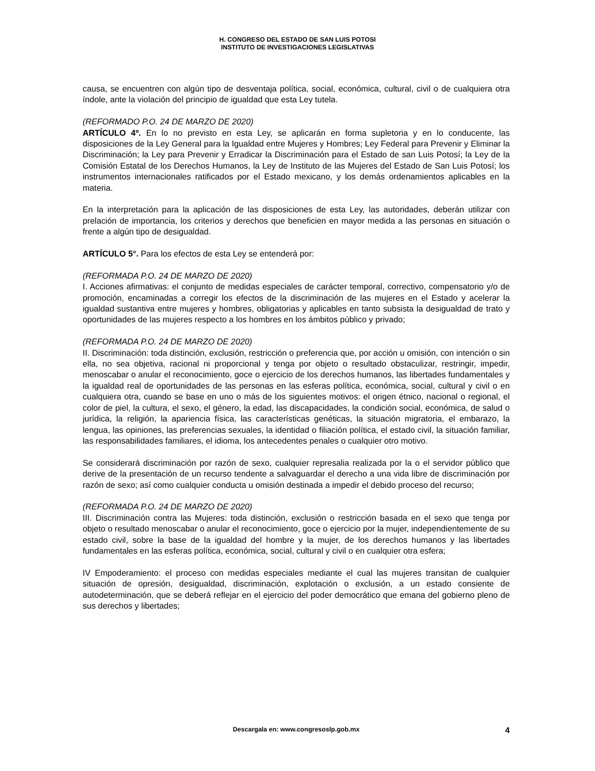H. CONGRESO DEL ESTADO DE SAN LUIS POTOSI
INSTITUTO DE INVESTIGACIONES LEGISLATIVAS
causa, se encuentren con algún tipo de desventaja política, social, económica, cultural, civil o de cualquiera otra índole, ante la violación del principio de igualdad que esta Ley tutela.
(REFORMADO P.O. 24 DE MARZO DE 2020)
ARTÍCULO 4º. En lo no previsto en esta Ley, se aplicarán en forma supletoria y en lo conducente, las disposiciones de la Ley General para la Igualdad entre Mujeres y Hombres; Ley Federal para Prevenir y Eliminar la Discriminación; la Ley para Prevenir y Erradicar la Discriminación para el Estado de san Luis Potosí; la Ley de la Comisión Estatal de los Derechos Humanos, la Ley de Instituto de las Mujeres del Estado de San Luis Potosí; los instrumentos internacionales ratificados por el Estado mexicano, y los demás ordenamientos aplicables en la materia.
En la interpretación para la aplicación de las disposiciones de esta Ley, las autoridades, deberán utilizar con prelación de importancia, los criterios y derechos que beneficien en mayor medida a las personas en situación o frente a algún tipo de desigualdad.
ARTÍCULO 5°. Para los efectos de esta Ley se entenderá por:
(REFORMADA P.O. 24 DE MARZO DE 2020)
I. Acciones afirmativas: el conjunto de medidas especiales de carácter temporal, correctivo, compensatorio y/o de promoción, encaminadas a corregir los efectos de la discriminación de las mujeres en el Estado y acelerar la igualdad sustantiva entre mujeres y hombres, obligatorias y aplicables en tanto subsista la desigualdad de trato y oportunidades de las mujeres respecto a los hombres en los ámbitos público y privado;
(REFORMADA P.O. 24 DE MARZO DE 2020)
II. Discriminación: toda distinción, exclusión, restricción o preferencia que, por acción u omisión, con intención o sin ella, no sea objetiva, racional ni proporcional y tenga por objeto o resultado obstaculizar, restringir, impedir, menoscabar o anular el reconocimiento, goce o ejercicio de los derechos humanos, las libertades fundamentales y la igualdad real de oportunidades de las personas en las esferas política, económica, social, cultural y civil o en cualquiera otra, cuando se base en uno o más de los siguientes motivos: el origen étnico, nacional o regional, el color de piel, la cultura, el sexo, el género, la edad, las discapacidades, la condición social, económica, de salud o jurídica, la religión, la apariencia física, las características genéticas, la situación migratoria, el embarazo, la lengua, las opiniones, las preferencias sexuales, la identidad o filiación política, el estado civil, la situación familiar, las responsabilidades familiares, el idioma, los antecedentes penales o cualquier otro motivo.
Se considerará discriminación por razón de sexo, cualquier represalia realizada por la o el servidor público que derive de la presentación de un recurso tendente a salvaguardar el derecho a una vida libre de discriminación por razón de sexo; así como cualquier conducta u omisión destinada a impedir el debido proceso del recurso;
(REFORMADA P.O. 24 DE MARZO DE 2020)
III. Discriminación contra las Mujeres: toda distinción, exclusión o restricción basada en el sexo que tenga por objeto o resultado menoscabar o anular el reconocimiento, goce o ejercicio por la mujer, independientemente de su estado civil, sobre la base de la igualdad del hombre y la mujer, de los derechos humanos y las libertades fundamentales en las esferas política, económica, social, cultural y civil o en cualquier otra esfera;
IV Empoderamiento: el proceso con medidas especiales mediante el cual las mujeres transitan de cualquier situación de opresión, desigualdad, discriminación, explotación o exclusión, a un estado consiente de autodeterminación, que se deberá reflejar en el ejercicio del poder democrático que emana del gobierno pleno de sus derechos y libertades;
Descargala en: www.congresoslp.gob.mx
4